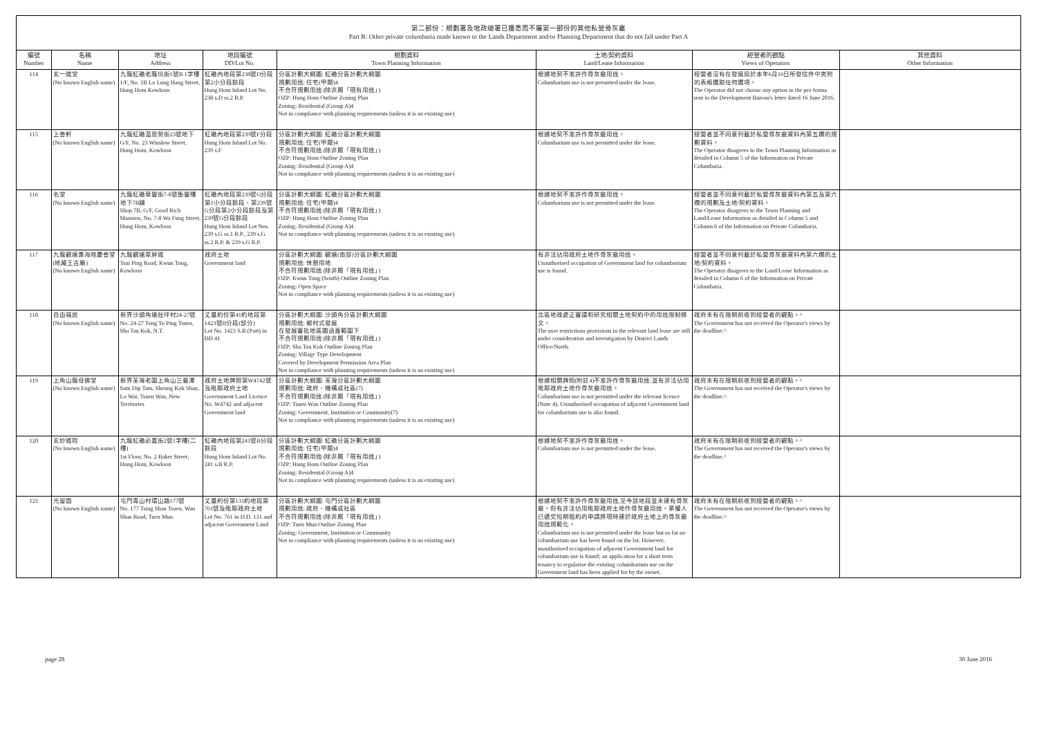第二部份：規劃署及地政總署已獲悉而不屬第一部份的其他私營骨灰龕
Part B: Other private columbaria made known to the Lands Department and/or Planning Department that do not fall under Part A
| 編號 Number | 名稱 Name | 地址 Address | 地段編號 DD/Lot No. | 規劃資料 Town Planning Information | 土地/契約資料 Land/Lease Information | 經營者的觀點 Views of Operators | 其他資料 Other Information |
| --- | --- | --- | --- | --- | --- | --- | --- |
| 114 | 玄一道堂 (No known English name) | 九龍紅磡老龍坑街1號B 1字樓 1/F, No. 1B Lo Lung Hang Street, Hung Hom Kowloon | 紅磡內地段第238號D分段第2小分段餘段 Hung Hom Inland Lot No. 238 s.D ss.2 R.P. | 分區計劃大綱圖: 紅磡分區計劃大綱圖 規劃用途: 住宅(甲類)4 不合符規劃用途 (除非屬「現有用途」) OZP: Hung Hom Outline Zoning Plan Zoning: Residential (Group A)4 Not in compliance with planning requirements (unless it is an existing use) | 根據地契不准許作骨灰龕用途。 Columbarium use is not permitted under the lease. | 經營者沒有在發展局於本年6月16日所發信件中夾附的表格選取任何選項。 The Operator did not choose any option in the pro forma sent in the Development Bureau's letter dated 16 June 2016. | |
| 115 | 上善軒 (No known English name) | 九龍紅磡温思勞街23號地下G/F, No. 23 Winslow Street, Hung Hom, Kowloon | 紅磡內地段第239號F分段 Hung Hom Inland Lot No. 239 s.F | 分區計劃大綱圖: 紅磡分區計劃大綱圖 規劃用途: 住宅(甲類)4 不合符規劃用途 (除非屬「現有用途」) OZP: Hung Hom Outline Zoning Plan Zoning: Residential (Group A)4 Not in compliance with planning requirements (unless it is an existing use) | 根據地契不准許作骨灰龕用途。 Columbarium use is not permitted under the lease. | 經營者並不同意列載於私營骨灰龕資料內第五欄的規劃資料。 The Operator disagrees to the Town Planning Information as detailed in Column 5 of the Information on Private Columbaria. | |
| 116 | 名堂 (No known English name) | 九龍紅磡華豐街7-8號衡豐樓地下7B舖 Shop 7B, G/F, Good Rich Mansion, No. 7-8 Wa Fung Street, Hung Hom, Kowloon | 紅磡內地段第239號G分段第1小分段餘段、第239號G分段第2小分段餘段及第239號G分段餘段 Hung Hom Inland Lot Nos. 239 s.G ss.1 R.P., 239 s.G ss.2 R.P. & 239 s.G R.P. | 分區計劃大綱圖: 紅磡分區計劃大綱圖 規劃用途: 住宅(甲類)4 不合符規劃用途 (除非屬「現有用途」) OZP: Hung Hom Outline Zoning Plan Zoning: Residential (Group A)4 Not in compliance with planning requirements (unless it is an existing use) | 根據地契不准許作骨灰龕用途。 Columbarium use is not permitted under the lease. | 經營者並不同意列載於私營骨灰龕資料內第五及第六欄的規劃及土地/契約資料。 The Operator disagrees to the Town Planning and Land/Lease Information as detailed in Column 5 and Column 6 of the Information on Private Columbaria. | |
| 117 | 九龍觀塘惠海陸慶善堂(地藏王古廟) (No known English name) | 九龍觀塘翠屏道 Tsui Ping Road, Kwun Tong, Kowloon | 政府土地 Government land | 分區計劃大綱圖: 觀塘(南部)分區計劃大綱圖 規劃用途: 休憩用地 不合符規劃用途 (除非屬「現有用途」) OZP: Kwun Tong (South) Outline Zoning Plan Zoning: Open Space Not in compliance with planning requirements (unless it is an existing use) | 有非法佔用政府土地作骨灰龕用途。 Unauthorised occupation of Government land for columbarium use is found. | 經營者並不同意列載於私營骨灰龕資料內第六欄的土地/契約資料。 The Operator disagrees to the Land/Lease Information as detailed in Column 6 of the Information on Private Columbaria. | |
| 118 | 自由福居 (No known English name) | 新界沙頭角塘肚坪村24-27號 No. 24-27 Tong To Ping Tsuen, Sha Tau Kok, N.T. | 丈量約份第41約地段第1423號B分段(部分) Lot No. 1423 S.B (Part) in DD 41 | 分區計劃大綱圖: 沙頭角分區計劃大綱圖 規劃用途: 鄉村式發展 在發展審批地區圖涵蓋範圍下 不合符規劃用途 (除非屬「現有用途」) OZP: Sha Tau Kok Outline Zoning Plan Zoning: Village Type Development Covered by Development Permission Area Plan Not in compliance with planning requirements (unless it is an existing use) | 北區地政處正審議和研究相關土地契約中的用途限制條文。 The user restrictions provisions in the relevant land lease are still under consideration and investigation by District Lands Office/North. | 政府未有在限期前收到經營者的觀點。^ The Government has not received the Operator's views by the deadline.^ | |
| 119 | 上角山龍母佛堂 (No known English name) | 新界荃灣老圍上角山三疊潭 Sam Dip Tam, Sheung Kok Shan, Lo Wai, Tsuen Wan, New Territories | 政府土地牌照第W4742號及毗鄰政府土地 Government Land Licence No. W4742 and adjacent Government land | 分區計劃大綱圖: 荃灣分區計劃大綱圖 規劃用途: 政府、機構或社區(7) 不合符規劃用途 (除非屬「現有用途」) OZP: Tsuen Wan Outline Zoning Plan Zoning: Government, Institution or Community(7) Not in compliance with planning requirements (unless it is an existing use) | 根據相關牌照(附註4)不准許作骨灰龕用途;並有非法佔用毗鄰政府土地作骨灰龕用途。 Columbarium use is not permitted under the relevant licence (Note 4). Unauthorised occupation of adjacent Government land for columbarium use is also found. | 政府未有在限期前收到經營者的觀點。^ The Government has not received the Operator's views by the deadline.^ | |
| 120 | 玄妙道院 (No known English name) | 九龍紅磡必嘉街2號1字樓(二樓) 1st Floor, No. 2 Baker Street, Hung Hom, Kowloon | 紅磡內地段第241號B分段餘段 Hung Hom Inland Lot No. 241 s.B R.P. | 分區計劃大綱圖: 紅磡分區計劃大綱圖 規劃用途: 住宅(甲類)4 不合符規劃用途 (除非屬「現有用途」) OZP: Hung Hom Outline Zoning Plan Zoning: Residential (Group A)4 Not in compliance with planning requirements (unless it is an existing use) | 根據地契不准許作骨灰龕用途。 Columbarium use is not permitted under the lease. | 政府未有在限期前收到經營者的觀點。^ The Government has not received the Operator's views by the deadline.^ | |
| 121 | 光留園 (No known English name) | 屯門青山村環山路177號 No. 177 Tsing Shan Tsuen, Wan Shan Road, Tuen Mun | 丈量約份第131約地段第761號及毗鄰政府土地 Lot No. 761 in D.D. 131 and adjacent Government Land | 分區計劃大綱圖: 屯門分區計劃大綱圖 規劃用途: 政府、機構或社區 不合符規劃用途 (除非屬「現有用途」) OZP: Tuen Mun Outline Zoning Plan Zoning: Government, Institution or Community Not in compliance with planning requirements (unless it is an existing use) | 根據地契不准許作骨灰龕用途,至今該地段並未建有骨灰龕。但有非法佔用毗鄰政府土地作骨灰龕用途。業權人已遞交短期租約的申請將現時建於政府土地上的骨灰龕用途規範化。 Columbarium use is not permitted under the lease but so far no columbarium use has been found on the lot. However, unauthorised occupation of adjacent Government land for columbarium use is found; an application for a short term tenancy to regularise the existing columbarium use on the Government land has been applied for by the owner. | 政府未有在限期前收到經營者的觀點。^ The Government has not received the Operator's views by the deadline.^ | |
page 28 30 June 2016